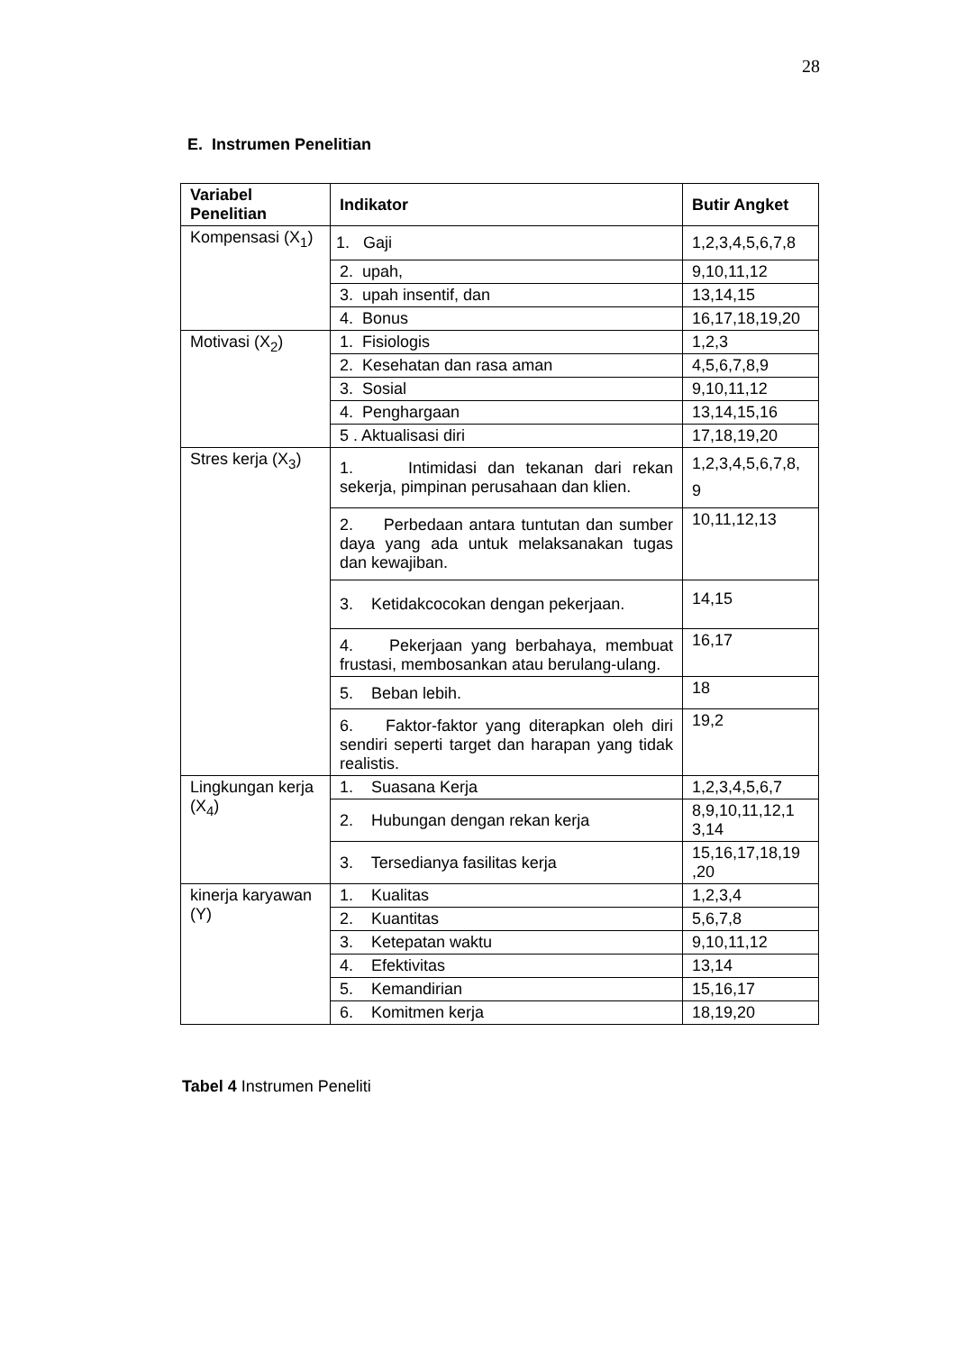28
E. Instrumen Penelitian
| Variabel Penelitian | Indikator | Butir Angket |
| --- | --- | --- |
| Kompensasi (X<sub>1</sub>) | 1. Gaji | 1,2,3,4,5,6,7,8 |
| | 2. upah, | 9,10,11,12 |
| | 3. upah insentif, dan | 13,14,15 |
| | 4. Bonus | 16,17,18,19,20 |
| Motivasi (X<sub>2</sub>) | 1. Fisiologis | 1,2,3 |
| | 2. Kesehatan dan rasa aman | 4,5,6,7,8,9 |
| | 3. Sosial | 9,10,11,12 |
| | 4. Penghargaan | 13,14,15,16 |
| | 5 . Aktualisasi diri | 17,18,19,20 |
| Stres kerja (X<sub>3</sub>) | 1. Intimidasi dan tekanan dari rekan sekerja, pimpinan perusahaan dan klien. | 1,2,3,4,5,6,7,8, 9 |
| | 2. Perbedaan antara tuntutan dan sumber daya yang ada untuk melaksanakan tugas dan kewajiban. | 10,11,12,13 |
| | 3. Ketidakcocokan dengan pekerjaan. | 14,15 |
| | 4. Pekerjaan yang berbahaya, membuat frustasi, membosankan atau berulang-ulang. | 16,17 |
| | 5. Beban lebih. | 18 |
| | 6. Faktor-faktor yang diterapkan oleh diri sendiri seperti target dan harapan yang tidak realistis. | 19,2 |
| Lingkungan kerja (X<sub>4</sub>) | 1. Suasana Kerja | 1,2,3,4,5,6,7 |
| | 2. Hubungan dengan rekan kerja | 8,9,10,11,12,1 3,14 |
| | 3. Tersedianya fasilitas kerja | 15,16,17,18,19 ,20 |
| kinerja karyawan (Y) | 1. Kualitas | 1,2,3,4 |
| | 2. Kuantitas | 5,6,7,8 |
| | 3. Ketepatan waktu | 9,10,11,12 |
| | 4. Efektivitas | 13,14 |
| | 5. Kemandirian | 15,16,17 |
| | 6. Komitmen kerja | 18,19,20 |
Tabel 4 Instrumen Peneliti